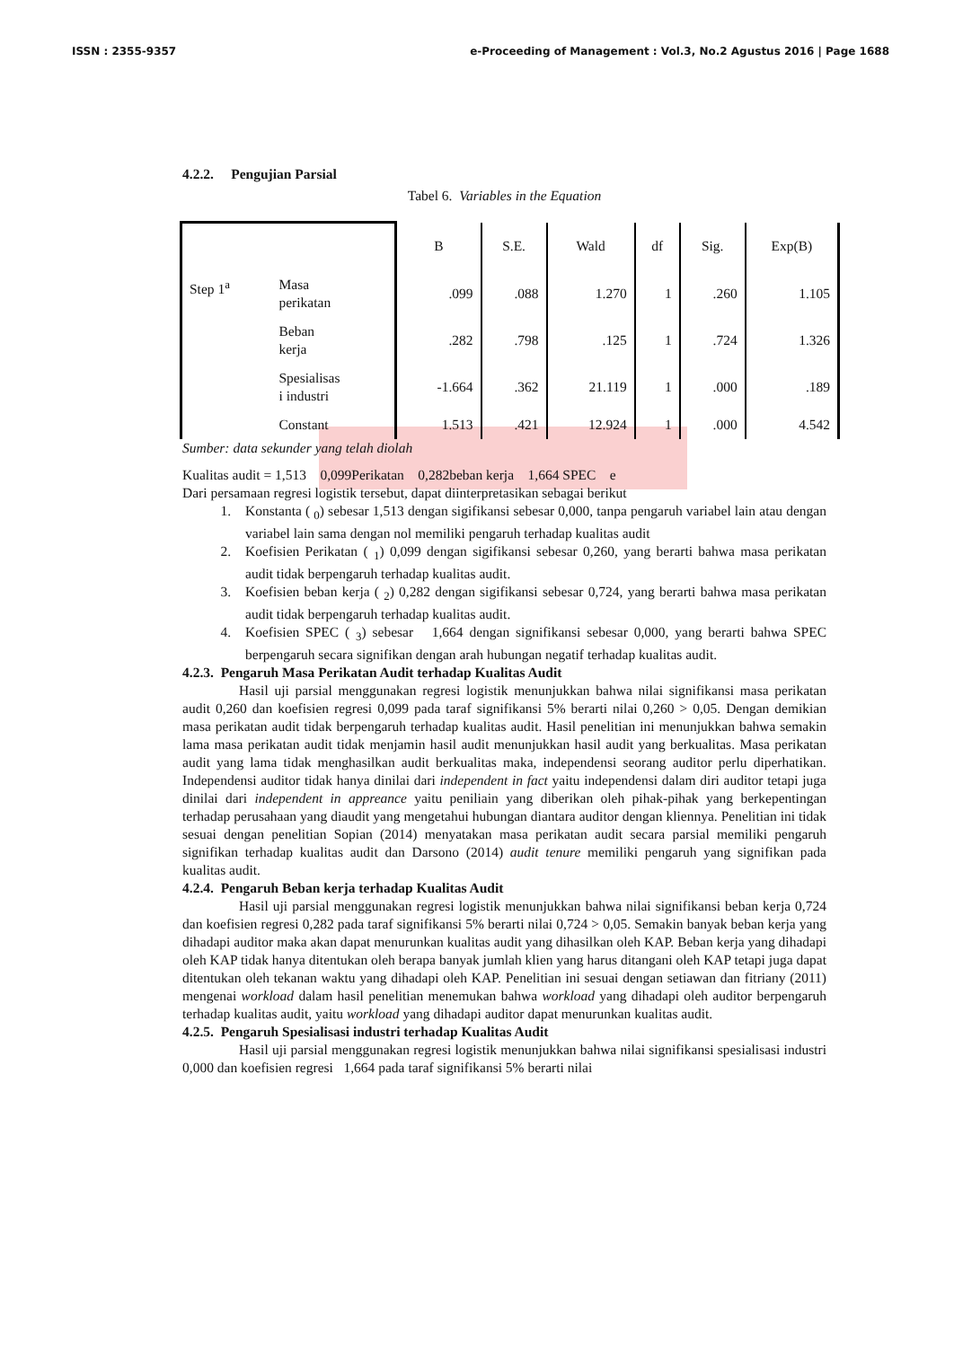ISSN : 2355-9357 e-Proceeding of Management : Vol.3, No.2 Agustus 2016 | Page 1688
4.2.2. Pengujian Parsial
Tabel 6. Variables in the Equation
| | | B | S.E. | Wald | df | Sig. | Exp(B) |
| --- | --- | --- | --- | --- | --- | --- | --- |
| Step 1<sup>a</sup> | Masa perikatan | .099 | .088 | 1.270 | 1 | .260 | 1.105 |
| | Beban kerja | .282 | .798 | .125 | 1 | .724 | 1.326 |
| | Spesialisas i industri | -1.664 | .362 | 21.119 | 1 | .000 | .189 |
| | Constant | 1.513 | .421 | 12.924 | 1 | .000 | 4.542 |
Sumber: data sekunder yang telah diolah
Kualitas audit = 1,513 0,099Perikatan 0,282beban kerja 1,664 SPEC e
Dari persamaan regresi logistik tersebut, dapat diinterpretasikan sebagai berikut
1. Konstanta ( <sub>0</sub>) sebesar 1,513 dengan sigifikansi sebesar 0,000, tanpa pengaruh variabel lain atau dengan variabel lain sama dengan nol memiliki pengaruh terhadap kualitas audit
2. Koefisien Perikatan ( <sub>1</sub>) 0,099 dengan sigifikansi sebesar 0,260, yang berarti bahwa masa perikatan audit tidak berpengaruh terhadap kualitas audit.
3. Koefisien beban kerja ( <sub>2</sub>) 0,282 dengan sigifikansi sebesar 0,724, yang berarti bahwa masa perikatan audit tidak berpengaruh terhadap kualitas audit.
4. Koefisien SPEC ( <sub>3</sub>) sebesar 1,664 dengan signifikansi sebesar 0,000, yang berarti bahwa SPEC berpengaruh secara signifikan dengan arah hubungan negatif terhadap kualitas audit.
4.2.3. Pengaruh Masa Perikatan Audit terhadap Kualitas Audit
Hasil uji parsial menggunakan regresi logistik menunjukkan bahwa nilai signifikansi masa perikatan audit 0,260 dan koefisien regresi 0,099 pada taraf signifikansi 5% berarti nilai 0,260 > 0,05. Dengan demikian masa perikatan audit tidak berpengaruh terhadap kualitas audit. Hasil penelitian ini menunjukkan bahwa semakin lama masa perikatan audit tidak menjamin hasil audit menunjukkan hasil audit yang berkualitas. Masa perikatan audit yang lama tidak menghasilkan audit berkualitas maka, independensi seorang auditor perlu diperhatikan. Independensi auditor tidak hanya dinilai dari independent in fact yaitu independensi dalam diri auditor tetapi juga dinilai dari independent in appreance yaitu peniliain yang diberikan oleh pihak-pihak yang berkepentingan terhadap perusahaan yang diaudit yang mengetahui hubungan diantara auditor dengan kliennya. Penelitian ini tidak sesuai dengan penelitian Sopian (2014) menyatakan masa perikatan audit secara parsial memiliki pengaruh signifikan terhadap kualitas audit dan Darsono (2014) audit tenure memiliki pengaruh yang signifikan pada kualitas audit.
4.2.4. Pengaruh Beban kerja terhadap Kualitas Audit
Hasil uji parsial menggunakan regresi logistik menunjukkan bahwa nilai signifikansi beban kerja 0,724 dan koefisien regresi 0,282 pada taraf signifikansi 5% berarti nilai 0,724 > 0,05. Semakin banyak beban kerja yang dihadapi auditor maka akan dapat menurunkan kualitas audit yang dihasilkan oleh KAP. Beban kerja yang dihadapi oleh KAP tidak hanya ditentukan oleh berapa banyak jumlah klien yang harus ditangani oleh KAP tetapi juga dapat ditentukan oleh tekanan waktu yang dihadapi oleh KAP. Penelitian ini sesuai dengan setiawan dan fitriany (2011) mengenai workload dalam hasil penelitian menemukan bahwa workload yang dihadapi oleh auditor berpengaruh terhadap kualitas audit, yaitu workload yang dihadapi auditor dapat menurunkan kualitas audit.
4.2.5. Pengaruh Spesialisasi industri terhadap Kualitas Audit
Hasil uji parsial menggunakan regresi logistik menunjukkan bahwa nilai signifikansi spesialisasi industri 0,000 dan koefisien regresi 1,664 pada taraf signifikansi 5% berarti nilai